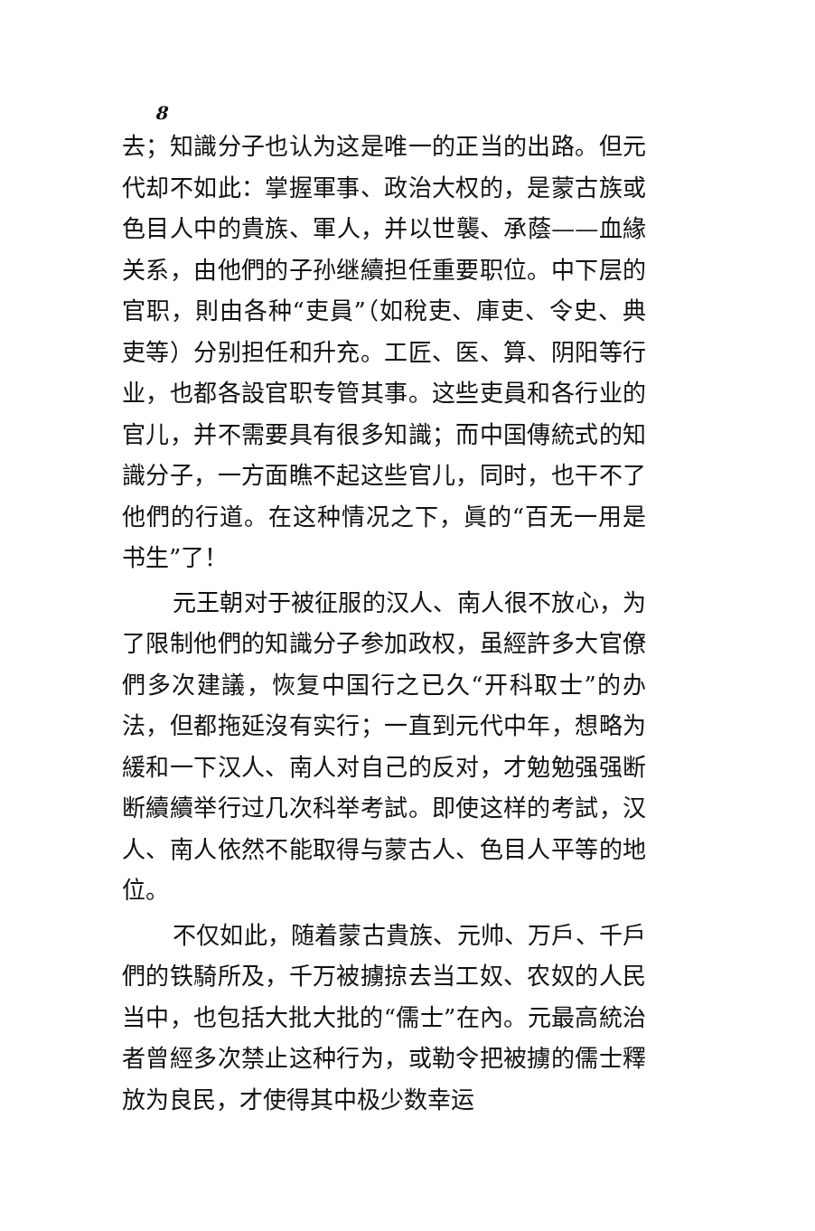8
去；知識分子也认为这是唯一的正当的出路。但元代却不如此：掌握軍事、政治大权的，是蒙古族或色目人中的貴族、軍人，并以世襲、承蔭——血緣关系，由他們的子孙继續担任重要职位。中下层的官职，則由各种“吏員”（如稅吏、庫吏、令史、典吏等）分别担任和升充。工匠、医、算、阴阳等行业，也都各設官职专管其事。这些吏員和各行业的官儿，并不需要具有很多知識；而中国傳統式的知識分子，一方面瞧不起这些官儿，同时，也干不了他們的行道。在这种情况之下，眞的“百无一用是书生”了！
元王朝对于被征服的汉人、南人很不放心，为了限制他們的知識分子参加政权，虽經許多大官僚們多次建議，恢复中国行之已久“开科取士”的办法，但都拖延沒有实行；一直到元代中年，想略为緩和一下汉人、南人对自己的反对，才勉勉强强断断續續举行过几次科举考試。即使这样的考試，汉人、南人依然不能取得与蒙古人、色目人平等的地位。
不仅如此，随着蒙古貴族、元帅、万戶、千戶們的铁騎所及，千万被擄掠去当工奴、农奴的人民当中，也包括大批大批的“儒士”在內。元最高統治者曾經多次禁止这种行为，或勒令把被擄的儒士釋放为良民，才使得其中极少数幸运